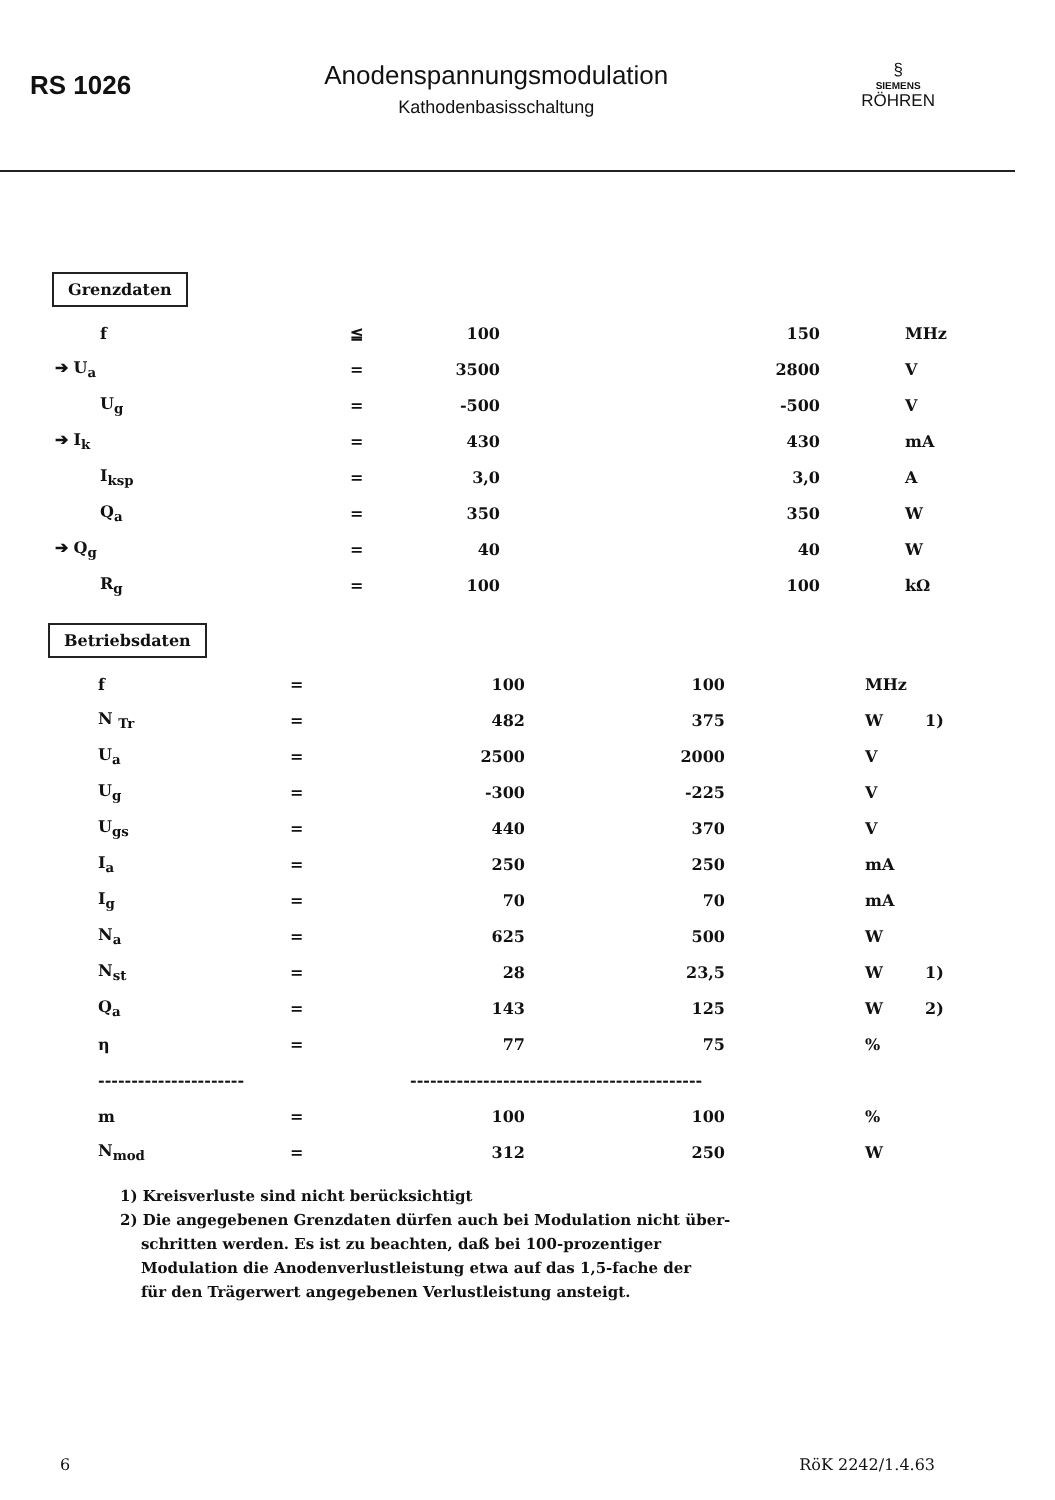RS 1026
Anodenspannungsmodulation
Kathodenbasisschaltung
§
SIEMENS
RÖHREN
Grenzdaten
| f | ≦ | 100 | 150 | MHz |
| ➔ U<sub>a</sub> | = | 3500 | 2800 | V |
| U<sub>g</sub> | = | -500 | -500 | V |
| ➔ I<sub>k</sub> | = | 430 | 430 | mA |
| I<sub>ksp</sub> | = | 3,0 | 3,0 | A |
| Q<sub>a</sub> | = | 350 | 350 | W |
| ➔ Q<sub>g</sub> | = | 40 | 40 | W |
| R<sub>g</sub> | = | 100 | 100 | kΩ |
Betriebsdaten
| f | = | 100 | 100 | MHz | |
| N <sub>Tr</sub> | = | 482 | 375 | W | 1) |
| U<sub>a</sub> | = | 2500 | 2000 | V | |
| U<sub>g</sub> | = | -300 | -225 | V | |
| U<sub>gs</sub> | = | 440 | 370 | V | |
| I<sub>a</sub> | = | 250 | 250 | mA | |
| I<sub>g</sub> | = | 70 | 70 | mA | |
| N<sub>a</sub> | = | 625 | 500 | W | |
| N<sub>st</sub> | = | 28 | 23,5 | W | 1) |
| Q<sub>a</sub> | = | 143 | 125 | W | 2) |
| η | = | 77 | 75 | % | |
| ---------------------- | | -------------------------------------------- | | | |
| m | = | 100 | 100 | % | |
| N<sub>mod</sub> | = | 312 | 250 | W | |
1) Kreisverluste sind nicht berücksichtigt
2) Die angegebenen Grenzdaten dürfen auch bei Modulation nicht über-
schritten werden. Es ist zu beachten, daß bei 100-prozentiger
Modulation die Anodenverlustleistung etwa auf das 1,5-fache der
für den Trägerwert angegebenen Verlustleistung ansteigt.
6 RöK 2242/1.4.63